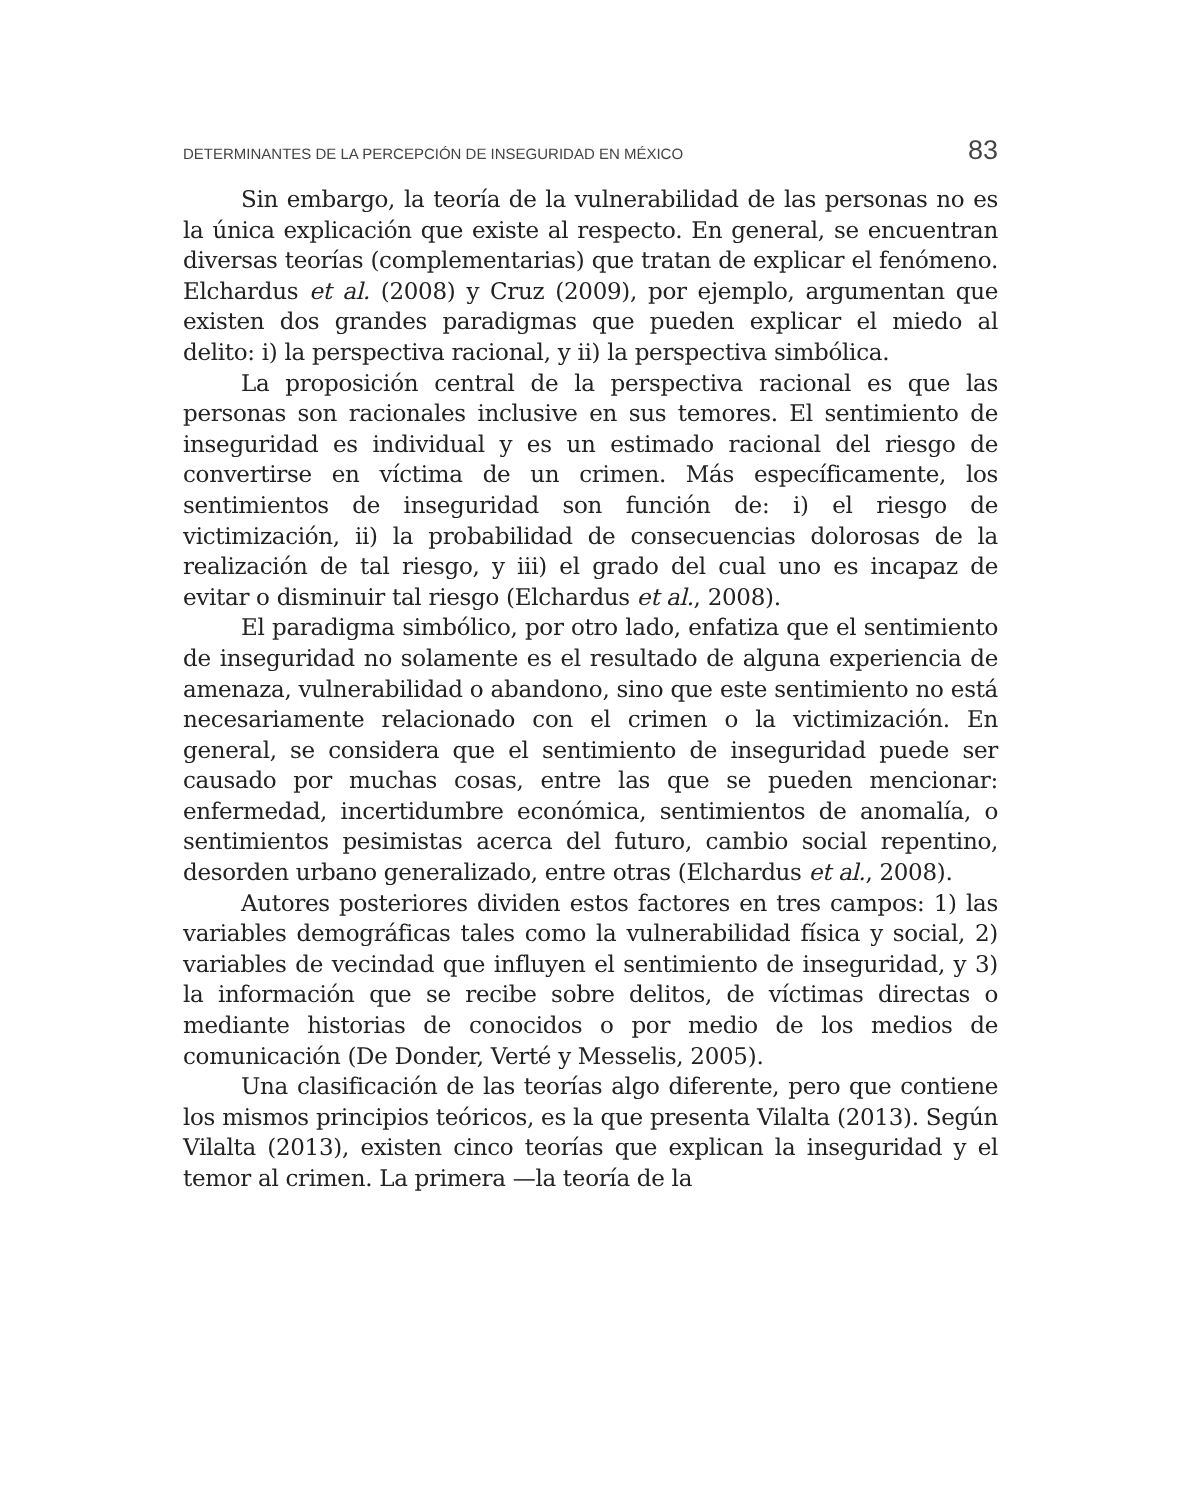DETERMINANTES DE LA PERCEPCIÓN DE INSEGURIDAD EN MÉXICO 83
Sin embargo, la teoría de la vulnerabilidad de las personas no es la única explicación que existe al respecto. En general, se encuentran diversas teorías (complementarias) que tratan de explicar el fenómeno. Elchardus et al. (2008) y Cruz (2009), por ejemplo, argumentan que existen dos grandes paradigmas que pueden explicar el miedo al delito: i) la perspectiva racional, y ii) la perspectiva simbólica.
La proposición central de la perspectiva racional es que las personas son racionales inclusive en sus temores. El sentimiento de inseguridad es individual y es un estimado racional del riesgo de convertirse en víctima de un crimen. Más específicamente, los sentimientos de inseguridad son función de: i) el riesgo de victimización, ii) la probabilidad de consecuencias dolorosas de la realización de tal riesgo, y iii) el grado del cual uno es incapaz de evitar o disminuir tal riesgo (Elchardus et al., 2008).
El paradigma simbólico, por otro lado, enfatiza que el sentimiento de inseguridad no solamente es el resultado de alguna experiencia de amenaza, vulnerabilidad o abandono, sino que este sentimiento no está necesariamente relacionado con el crimen o la victimización. En general, se considera que el sentimiento de inseguridad puede ser causado por muchas cosas, entre las que se pueden mencionar: enfermedad, incertidumbre económica, sentimientos de anomalía, o sentimientos pesimistas acerca del futuro, cambio social repentino, desorden urbano generalizado, entre otras (Elchardus et al., 2008).
Autores posteriores dividen estos factores en tres campos: 1) las variables demográficas tales como la vulnerabilidad física y social, 2) variables de vecindad que influyen el sentimiento de inseguridad, y 3) la información que se recibe sobre delitos, de víctimas directas o mediante historias de conocidos o por medio de los medios de comunicación (De Donder, Verté y Messelis, 2005).
Una clasificación de las teorías algo diferente, pero que contiene los mismos principios teóricos, es la que presenta Vilalta (2013). Según Vilalta (2013), existen cinco teorías que explican la inseguridad y el temor al crimen. La primera —la teoría de la